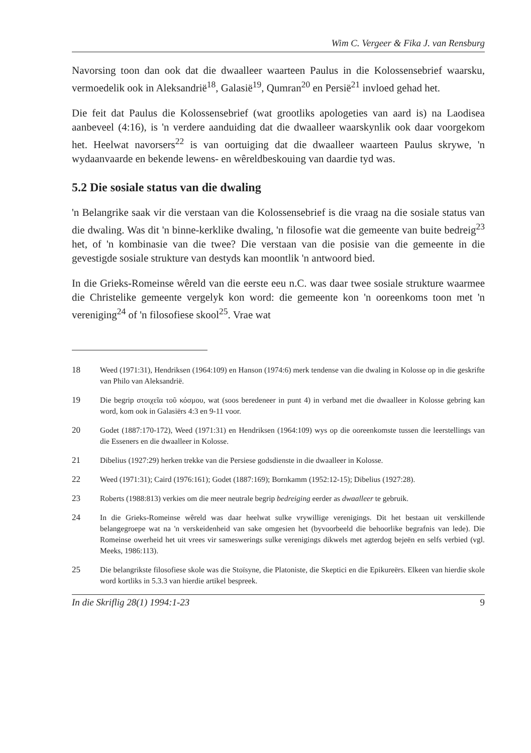Wim C. Vergeer & Fika J. van Rensburg
Navorsing toon dan ook dat die dwaalleer waarteen Paulus in die Kolossensebrief waarsku, vermoedelik ook in Aleksandrië<sup>18</sup>, Galasië<sup>19</sup>, Qumran<sup>20</sup> en Persië<sup>21</sup> invloed gehad het.
Die feit dat Paulus die Kolossensebrief (wat grootliks apologeties van aard is) na Laodisea aanbeveel (4:16), is 'n verdere aanduiding dat die dwaalleer waarskynlik ook daar voorgekom het. Heelwat navorsers<sup>22</sup> is van oortuiging dat die dwaalleer waarteen Paulus skrywe, 'n wydaanvaarde en bekende lewens- en wêreldbeskouing van daardie tyd was.
5.2 Die sosiale status van die dwaling
'n Belangrike saak vir die verstaan van die Kolossensebrief is die vraag na die sosiale status van die dwaling. Was dit 'n binne-kerklike dwaling, 'n filosofie wat die gemeente van buite bedreig<sup>23</sup> het, of 'n kombinasie van die twee? Die verstaan van die posisie van die gemeente in die gevestigde sosiale strukture van destyds kan moontlik 'n antwoord bied.
In die Grieks-Romeinse wêreld van die eerste eeu n.C. was daar twee sosiale strukture waarmee die Christelike gemeente vergelyk kon word: die gemeente kon 'n ooreenkoms toon met 'n vereniging<sup>24</sup> of 'n filosofiese skool<sup>25</sup>. Vrae wat
18 Weed (1971:31), Hendriksen (1964:109) en Hanson (1974:6) merk tendense van die dwaling in Kolosse op in die geskrifte van Philo van Aleksandrië.
19 Die begrip στοιχεῖα τοῦ κόσμου, wat (soos beredeneer in punt 4) in verband met die dwaalleer in Kolosse gebring kan word, kom ook in Galasiërs 4:3 en 9-11 voor.
20 Godet (1887:170-172), Weed (1971:31) en Hendriksen (1964:109) wys op die ooreenkomste tussen die leerstellings van die Esseners en die dwaalleer in Kolosse.
21 Dibelius (1927:29) herken trekke van die Persiese godsdienste in die dwaalleer in Kolosse.
22 Weed (1971:31); Caird (1976:161); Godet (1887:169); Bornkamm (1952:12-15); Dibelius (1927:28).
23 Roberts (1988:813) verkies om die meer neutrale begrip bedreiging eerder as dwaalleer te gebruik.
24 In die Grieks-Romeinse wêreld was daar heelwat sulke vrywillige verenigings. Dit het bestaan uit verskillende belangegroepe wat na 'n verskeidenheid van sake omgesien het (byvoorbeeld die behoorlike begrafnis van lede). Die Romeinse owerheid het uit vrees vir sameswerings sulke verenigings dikwels met agterdog bejeën en selfs verbied (vgl. Meeks, 1986:113).
25 Die belangrikste filosofiese skole was die Stoïsyne, die Platoniste, die Skeptici en die Epikureërs. Elkeen van hierdie skole word kortliks in 5.3.3 van hierdie artikel bespreek.
In die Skriflig 28(1) 1994:1-23 9